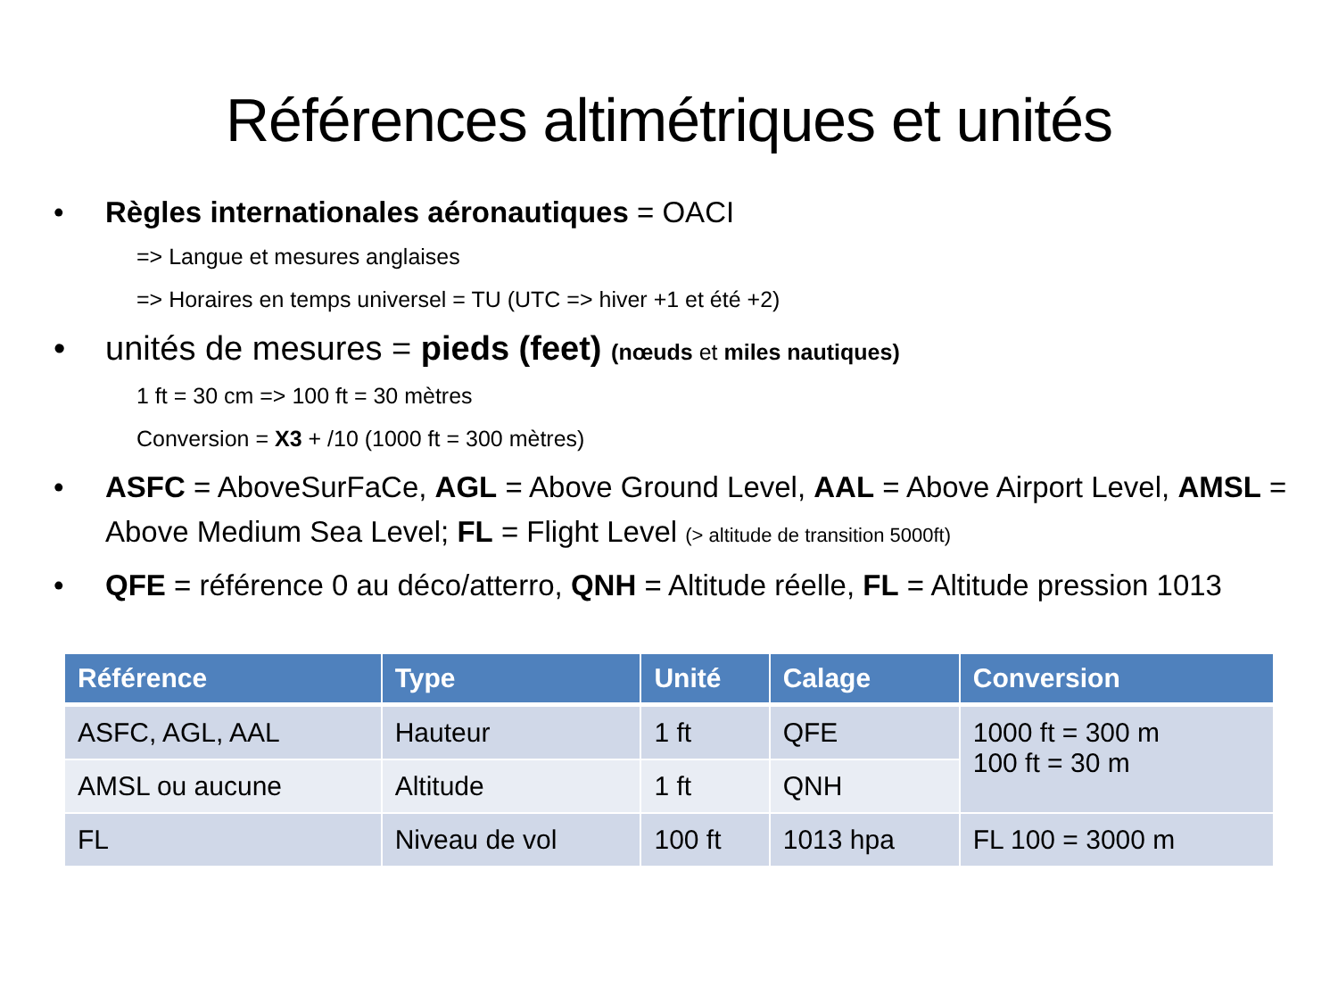Références altimétriques et unités
• Règles internationales aéronautiques = OACI
=> Langue et mesures anglaises
=> Horaires en temps universel = TU (UTC => hiver +1 et été +2)
• unités de mesures = pieds (feet) (nœuds et miles nautiques)
1 ft = 30 cm => 100 ft = 30 mètres
Conversion = X3 + /10 (1000 ft = 300 mètres)
• ASFC = AboveSurFaCe, AGL = Above Ground Level, AAL = Above Airport Level, AMSL = Above Medium Sea Level; FL = Flight Level (> altitude de transition 5000ft)
• QFE = référence 0 au déco/atterro, QNH = Altitude réelle, FL = Altitude pression 1013
| Référence | Type | Unité | Calage | Conversion |
| --- | --- | --- | --- | --- |
| ASFC, AGL, AAL | Hauteur | 1 ft | QFE | 1000 ft = 300 m 100 ft = 30 m |
| AMSL ou aucune | Altitude | 1 ft | QNH | |
| FL | Niveau de vol | 100 ft | 1013 hpa | FL 100 = 3000 m |